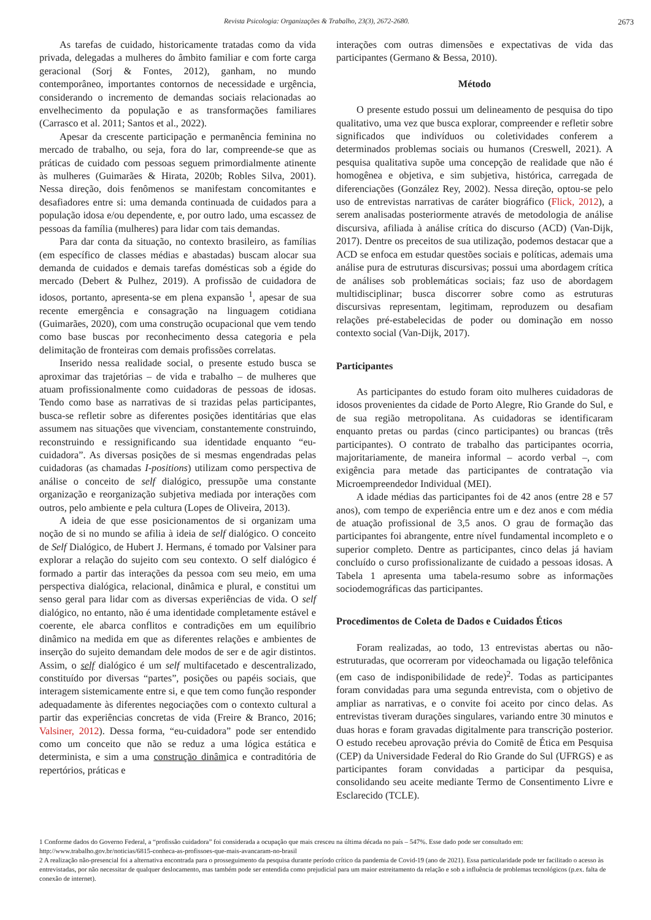Revista Psicologia: Organizações & Trabalho, 23(3), 2672-2680. 2673
As tarefas de cuidado, historicamente tratadas como da vida privada, delegadas a mulheres do âmbito familiar e com forte carga geracional (Sorj & Fontes, 2012), ganham, no mundo contemporâneo, importantes contornos de necessidade e urgência, considerando o incremento de demandas sociais relacionadas ao envelhecimento da população e as transformações familiares (Carrasco et al. 2011; Santos et al., 2022).
Apesar da crescente participação e permanência feminina no mercado de trabalho, ou seja, fora do lar, compreende-se que as práticas de cuidado com pessoas seguem primordialmente atinente às mulheres (Guimarães & Hirata, 2020b; Robles Silva, 2001). Nessa direção, dois fenômenos se manifestam concomitantes e desafiadores entre si: uma demanda continuada de cuidados para a população idosa e/ou dependente, e, por outro lado, uma escassez de pessoas da família (mulheres) para lidar com tais demandas.
Para dar conta da situação, no contexto brasileiro, as famílias (em específico de classes médias e abastadas) buscam alocar sua demanda de cuidados e demais tarefas domésticas sob a égide do mercado (Debert & Pulhez, 2019). A profissão de cuidadora de idosos, portanto, apresenta-se em plena expansão <sup>1</sup>, apesar de sua recente emergência e consagração na linguagem cotidiana (Guimarães, 2020), com uma construção ocupacional que vem tendo como base buscas por reconhecimento dessa categoria e pela delimitação de fronteiras com demais profissões correlatas.
Inserido nessa realidade social, o presente estudo busca se aproximar das trajetórias – de vida e trabalho – de mulheres que atuam profissionalmente como cuidadoras de pessoas de idosas. Tendo como base as narrativas de si trazidas pelas participantes, busca-se refletir sobre as diferentes posições identitárias que elas assumem nas situações que vivenciam, constantemente construindo, reconstruindo e ressignificando sua identidade enquanto “eu-cuidadora”. As diversas posições de si mesmas engendradas pelas cuidadoras (as chamadas I-positions) utilizam como perspectiva de análise o conceito de self dialógico, pressupõe uma constante organização e reorganização subjetiva mediada por interações com outros, pelo ambiente e pela cultura (Lopes de Oliveira, 2013).
A ideia de que esse posicionamentos de si organizam uma noção de si no mundo se afilia à ideia de self dialógico. O conceito de Self Dialógico, de Hubert J. Hermans, é tomado por Valsiner para explorar a relação do sujeito com seu contexto. O self dialógico é formado a partir das interações da pessoa com seu meio, em uma perspectiva dialógica, relacional, dinâmica e plural, e constitui um senso geral para lidar com as diversas experiências de vida. O self dialógico, no entanto, não é uma identidade completamente estável e coerente, ele abarca conflitos e contradições em um equilíbrio dinâmico na medida em que as diferentes relações e ambientes de inserção do sujeito demandam dele modos de ser e de agir distintos. Assim, o self dialógico é um self multifacetado e descentralizado, constituído por diversas “partes”, posições ou papéis sociais, que interagem sistemicamente entre si, e que tem como função responder adequadamente às diferentes negociações com o contexto cultural a partir das experiências concretas de vida (Freire & Branco, 2016; Valsiner, 2012). Dessa forma, “eu-cuidadora” pode ser entendido como um conceito que não se reduz a uma lógica estática e determinista, e sim a uma construção dinâmica e contraditória de repertórios, práticas e
interações com outras dimensões e expectativas de vida das participantes (Germano & Bessa, 2010).
Método
O presente estudo possui um delineamento de pesquisa do tipo qualitativo, uma vez que busca explorar, compreender e refletir sobre significados que indivíduos ou coletividades conferem a determinados problemas sociais ou humanos (Creswell, 2021). A pesquisa qualitativa supõe uma concepção de realidade que não é homogênea e objetiva, e sim subjetiva, histórica, carregada de diferenciações (González Rey, 2002). Nessa direção, optou-se pelo uso de entrevistas narrativas de caráter biográfico (Flick, 2012), a serem analisadas posteriormente através de metodologia de análise discursiva, afiliada à análise crítica do discurso (ACD) (Van-Dijk, 2017). Dentre os preceitos de sua utilização, podemos destacar que a ACD se enfoca em estudar questões sociais e políticas, ademais uma análise pura de estruturas discursivas; possui uma abordagem crítica de análises sob problemáticas sociais; faz uso de abordagem multidisciplinar; busca discorrer sobre como as estruturas discursivas representam, legitimam, reproduzem ou desafiam relações pré-estabelecidas de poder ou dominação em nosso contexto social (Van-Dijk, 2017).
Participantes
As participantes do estudo foram oito mulheres cuidadoras de idosos provenientes da cidade de Porto Alegre, Rio Grande do Sul, e de sua região metropolitana. As cuidadoras se identificaram enquanto pretas ou pardas (cinco participantes) ou brancas (três participantes). O contrato de trabalho das participantes ocorria, majoritariamente, de maneira informal – acordo verbal –, com exigência para metade das participantes de contratação via Microempreendedor Individual (MEI).
A idade médias das participantes foi de 42 anos (entre 28 e 57 anos), com tempo de experiência entre um e dez anos e com média de atuação profissional de 3,5 anos. O grau de formação das participantes foi abrangente, entre nível fundamental incompleto e o superior completo. Dentre as participantes, cinco delas já haviam concluído o curso profissionalizante de cuidado a pessoas idosas. A Tabela 1 apresenta uma tabela-resumo sobre as informações sociodemográficas das participantes.
Procedimentos de Coleta de Dados e Cuidados Éticos
Foram realizadas, ao todo, 13 entrevistas abertas ou não-estruturadas, que ocorreram por videochamada ou ligação telefônica (em caso de indisponibilidade de rede)<sup>2</sup>. Todas as participantes foram convidadas para uma segunda entrevista, com o objetivo de ampliar as narrativas, e o convite foi aceito por cinco delas. As entrevistas tiveram durações singulares, variando entre 30 minutos e duas horas e foram gravadas digitalmente para transcrição posterior. O estudo recebeu aprovação prévia do Comitê de Ética em Pesquisa (CEP) da Universidade Federal do Rio Grande do Sul (UFRGS) e as participantes foram convidadas a participar da pesquisa, consolidando seu aceite mediante Termo de Consentimento Livre e Esclarecido (TCLE).
1 Conforme dados do Governo Federal, a “profissão cuidadora” foi considerada a ocupação que mais cresceu na última década no país – 547%. Esse dado pode ser consultado em: http://www.trabalho.gov.br/noticias/6815-conheca-as-profissoes-que-mais-avancaram-no-brasil
2 A realização não-presencial foi a alternativa encontrada para o prosseguimento da pesquisa durante período crítico da pandemia de Covid-19 (ano de 2021). Essa particularidade pode ter facilitado o acesso às entrevistadas, por não necessitar de qualquer deslocamento, mas também pode ser entendida como prejudicial para um maior estreitamento da relação e sob a influência de problemas tecnológicos (p.ex. falta de conexão de internet).